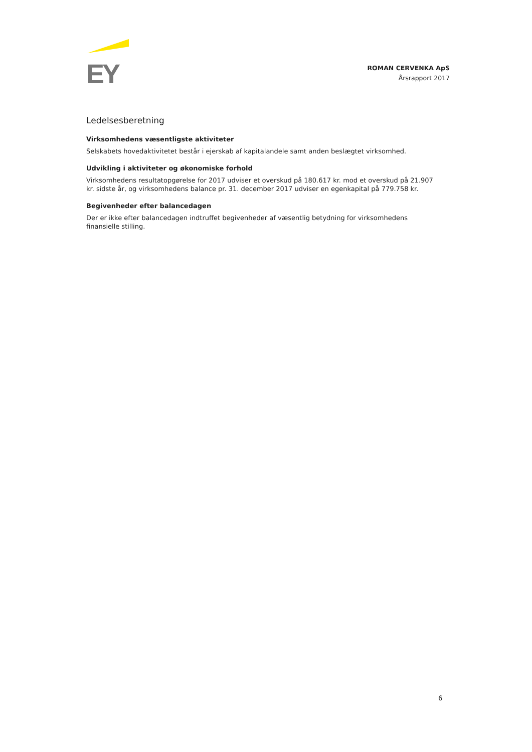EY
ROMAN CERVENKA ApS
Årsrapport 2017
Ledelsesberetning
Virksomhedens væsentligste aktiviteter
Selskabets hovedaktivitetet består i ejerskab af kapitalandele samt anden beslægtet virksomhed.
Udvikling i aktiviteter og økonomiske forhold
Virksomhedens resultatopgørelse for 2017 udviser et overskud på 180.617 kr. mod et overskud på 21.907 kr. sidste år, og virksomhedens balance pr. 31. december 2017 udviser en egenkapital på 779.758 kr.
Begivenheder efter balancedagen
Der er ikke efter balancedagen indtruffet begivenheder af væsentlig betydning for virksomhedens finansielle stilling.
6